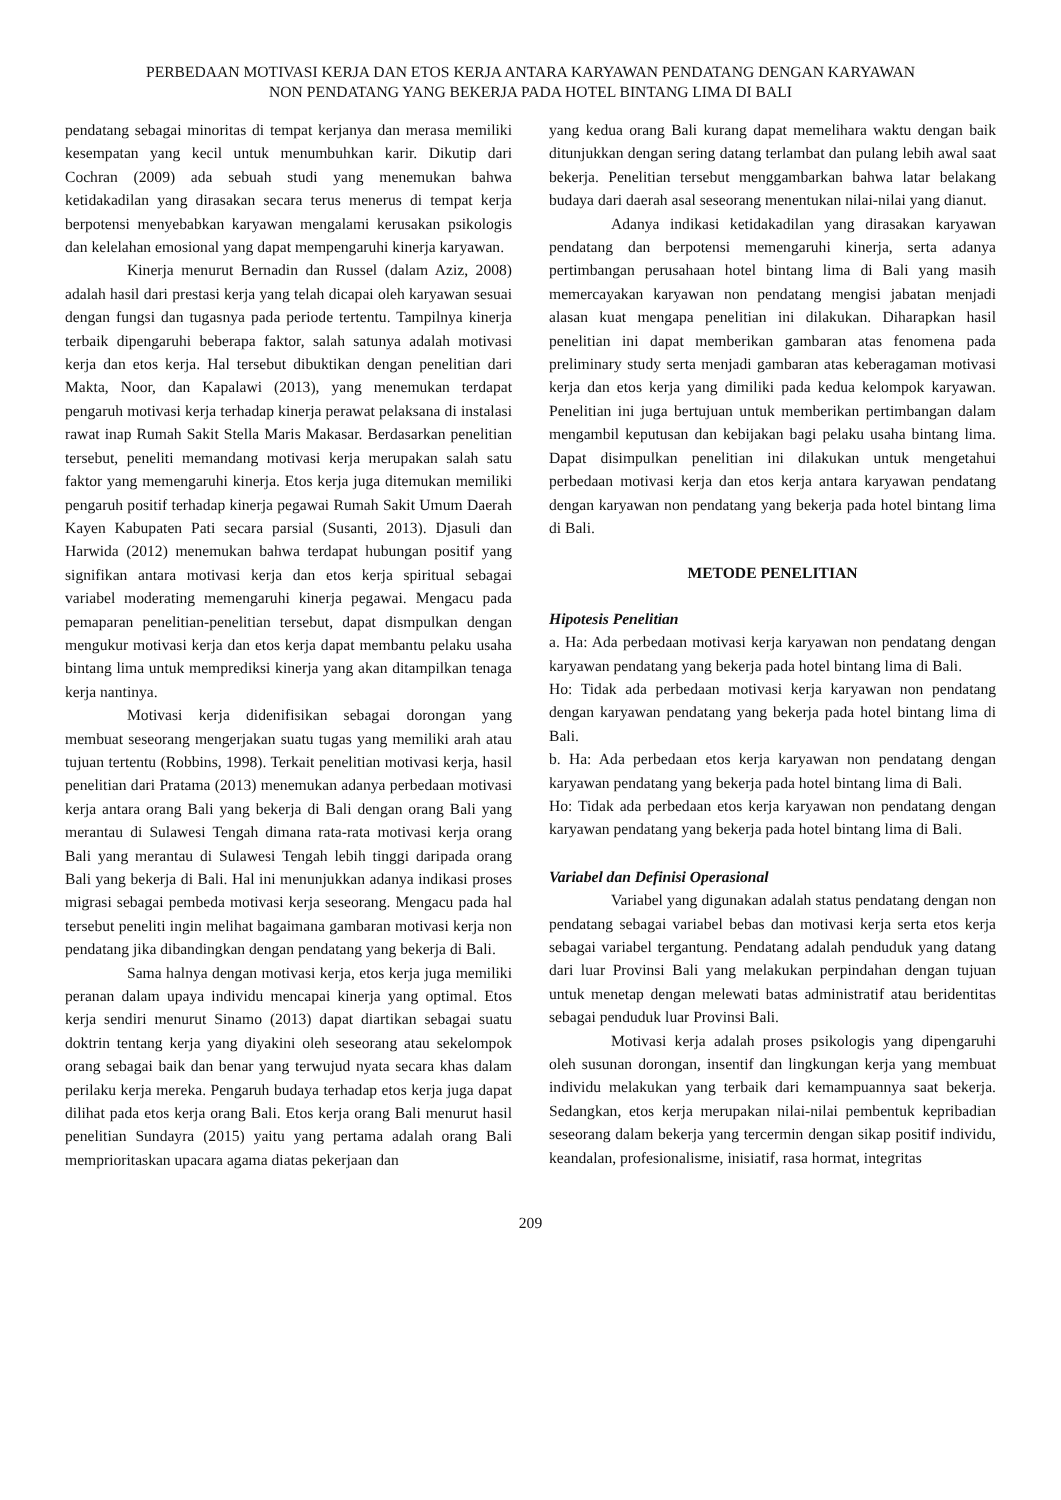PERBEDAAN MOTIVASI KERJA DAN ETOS KERJA ANTARA KARYAWAN PENDATANG DENGAN KARYAWAN
NON PENDATANG YANG BEKERJA PADA HOTEL BINTANG LIMA DI BALI
pendatang sebagai minoritas di tempat kerjanya dan merasa memiliki kesempatan yang kecil untuk menumbuhkan karir. Dikutip dari Cochran (2009) ada sebuah studi yang menemukan bahwa ketidakadilan yang dirasakan secara terus menerus di tempat kerja berpotensi menyebabkan karyawan mengalami kerusakan psikologis dan kelelahan emosional yang dapat mempengaruhi kinerja karyawan.
Kinerja menurut Bernadin dan Russel (dalam Aziz, 2008) adalah hasil dari prestasi kerja yang telah dicapai oleh karyawan sesuai dengan fungsi dan tugasnya pada periode tertentu. Tampilnya kinerja terbaik dipengaruhi beberapa faktor, salah satunya adalah motivasi kerja dan etos kerja. Hal tersebut dibuktikan dengan penelitian dari Makta, Noor, dan Kapalawi (2013), yang menemukan terdapat pengaruh motivasi kerja terhadap kinerja perawat pelaksana di instalasi rawat inap Rumah Sakit Stella Maris Makasar. Berdasarkan penelitian tersebut, peneliti memandang motivasi kerja merupakan salah satu faktor yang memengaruhi kinerja. Etos kerja juga ditemukan memiliki pengaruh positif terhadap kinerja pegawai Rumah Sakit Umum Daerah Kayen Kabupaten Pati secara parsial (Susanti, 2013). Djasuli dan Harwida (2012) menemukan bahwa terdapat hubungan positif yang signifikan antara motivasi kerja dan etos kerja spiritual sebagai variabel moderating memengaruhi kinerja pegawai. Mengacu pada pemaparan penelitian-penelitian tersebut, dapat dismpulkan dengan mengukur motivasi kerja dan etos kerja dapat membantu pelaku usaha bintang lima untuk memprediksi kinerja yang akan ditampilkan tenaga kerja nantinya.
Motivasi kerja didenifisikan sebagai dorongan yang membuat seseorang mengerjakan suatu tugas yang memiliki arah atau tujuan tertentu (Robbins, 1998). Terkait penelitian motivasi kerja, hasil penelitian dari Pratama (2013) menemukan adanya perbedaan motivasi kerja antara orang Bali yang bekerja di Bali dengan orang Bali yang merantau di Sulawesi Tengah dimana rata-rata motivasi kerja orang Bali yang merantau di Sulawesi Tengah lebih tinggi daripada orang Bali yang bekerja di Bali. Hal ini menunjukkan adanya indikasi proses migrasi sebagai pembeda motivasi kerja seseorang. Mengacu pada hal tersebut peneliti ingin melihat bagaimana gambaran motivasi kerja non pendatang jika dibandingkan dengan pendatang yang bekerja di Bali.
Sama halnya dengan motivasi kerja, etos kerja juga memiliki peranan dalam upaya individu mencapai kinerja yang optimal. Etos kerja sendiri menurut Sinamo (2013) dapat diartikan sebagai suatu doktrin tentang kerja yang diyakini oleh seseorang atau sekelompok orang sebagai baik dan benar yang terwujud nyata secara khas dalam perilaku kerja mereka. Pengaruh budaya terhadap etos kerja juga dapat dilihat pada etos kerja orang Bali. Etos kerja orang Bali menurut hasil penelitian Sundayra (2015) yaitu yang pertama adalah orang Bali memprioritaskan upacara agama diatas pekerjaan dan
yang kedua orang Bali kurang dapat memelihara waktu dengan baik ditunjukkan dengan sering datang terlambat dan pulang lebih awal saat bekerja. Penelitian tersebut menggambarkan bahwa latar belakang budaya dari daerah asal seseorang menentukan nilai-nilai yang dianut.
Adanya indikasi ketidakadilan yang dirasakan karyawan pendatang dan berpotensi memengaruhi kinerja, serta adanya pertimbangan perusahaan hotel bintang lima di Bali yang masih memercayakan karyawan non pendatang mengisi jabatan menjadi alasan kuat mengapa penelitian ini dilakukan. Diharapkan hasil penelitian ini dapat memberikan gambaran atas fenomena pada preliminary study serta menjadi gambaran atas keberagaman motivasi kerja dan etos kerja yang dimiliki pada kedua kelompok karyawan. Penelitian ini juga bertujuan untuk memberikan pertimbangan dalam mengambil keputusan dan kebijakan bagi pelaku usaha bintang lima. Dapat disimpulkan penelitian ini dilakukan untuk mengetahui perbedaan motivasi kerja dan etos kerja antara karyawan pendatang dengan karyawan non pendatang yang bekerja pada hotel bintang lima di Bali.
METODE PENELITIAN
Hipotesis Penelitian
a. Ha: Ada perbedaan motivasi kerja karyawan non pendatang dengan karyawan pendatang yang bekerja pada hotel bintang lima di Bali.
Ho: Tidak ada perbedaan motivasi kerja karyawan non pendatang dengan karyawan pendatang yang bekerja pada hotel bintang lima di Bali.
b. Ha: Ada perbedaan etos kerja karyawan non pendatang dengan karyawan pendatang yang bekerja pada hotel bintang lima di Bali.
Ho: Tidak ada perbedaan etos kerja karyawan non pendatang dengan karyawan pendatang yang bekerja pada hotel bintang lima di Bali.
Variabel dan Definisi Operasional
Variabel yang digunakan adalah status pendatang dengan non pendatang sebagai variabel bebas dan motivasi kerja serta etos kerja sebagai variabel tergantung. Pendatang adalah penduduk yang datang dari luar Provinsi Bali yang melakukan perpindahan dengan tujuan untuk menetap dengan melewati batas administratif atau beridentitas sebagai penduduk luar Provinsi Bali.
Motivasi kerja adalah proses psikologis yang dipengaruhi oleh susunan dorongan, insentif dan lingkungan kerja yang membuat individu melakukan yang terbaik dari kemampuannya saat bekerja. Sedangkan, etos kerja merupakan nilai-nilai pembentuk kepribadian seseorang dalam bekerja yang tercermin dengan sikap positif individu, keandalan, profesionalisme, inisiatif, rasa hormat, integritas
209